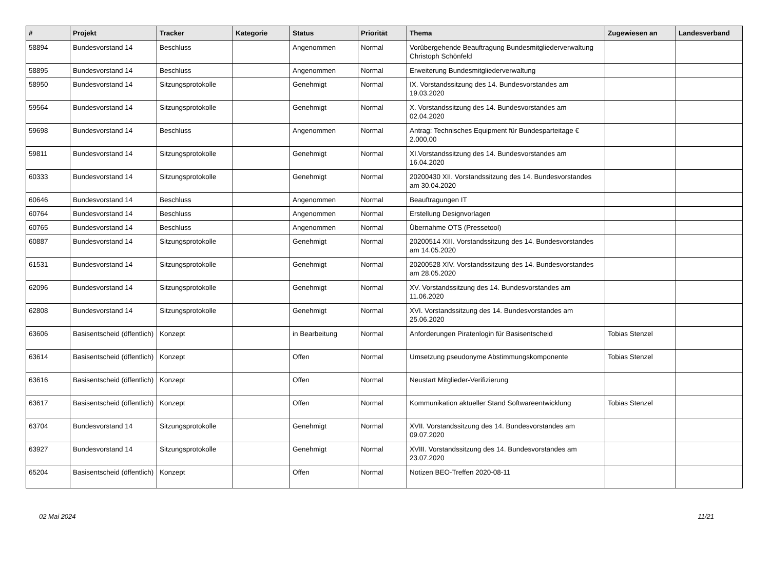| # | Projekt | Tracker | Kategorie | Status | Priorität | Thema | Zugewiesen an | Landesverband |
| --- | --- | --- | --- | --- | --- | --- | --- | --- |
| 58894 | Bundesvorstand 14 | Beschluss | | Angenommen | Normal | Vorübergehende Beauftragung Bundesmitgliederverwaltung Christoph Schönfeld | | |
| 58895 | Bundesvorstand 14 | Beschluss | | Angenommen | Normal | Erweiterung Bundesmitgliederverwaltung | | |
| 58950 | Bundesvorstand 14 | Sitzungsprotokolle | | Genehmigt | Normal | IX. Vorstandssitzung des 14. Bundesvorstandes am 19.03.2020 | | |
| 59564 | Bundesvorstand 14 | Sitzungsprotokolle | | Genehmigt | Normal | X. Vorstandssitzung des 14. Bundesvorstandes am 02.04.2020 | | |
| 59698 | Bundesvorstand 14 | Beschluss | | Angenommen | Normal | Antrag: Technisches Equipment für Bundesparteitage € 2.000,00 | | |
| 59811 | Bundesvorstand 14 | Sitzungsprotokolle | | Genehmigt | Normal | XI.Vorstandssitzung des 14. Bundesvorstandes am 16.04.2020 | | |
| 60333 | Bundesvorstand 14 | Sitzungsprotokolle | | Genehmigt | Normal | 20200430 XII. Vorstandssitzung des 14. Bundesvorstandes am 30.04.2020 | | |
| 60646 | Bundesvorstand 14 | Beschluss | | Angenommen | Normal | Beauftragungen IT | | |
| 60764 | Bundesvorstand 14 | Beschluss | | Angenommen | Normal | Erstellung Designvorlagen | | |
| 60765 | Bundesvorstand 14 | Beschluss | | Angenommen | Normal | Übernahme OTS (Pressetool) | | |
| 60887 | Bundesvorstand 14 | Sitzungsprotokolle | | Genehmigt | Normal | 20200514 XIII. Vorstandssitzung des 14. Bundesvorstandes am 14.05.2020 | | |
| 61531 | Bundesvorstand 14 | Sitzungsprotokolle | | Genehmigt | Normal | 20200528 XIV. Vorstandssitzung des 14. Bundesvorstandes am 28.05.2020 | | |
| 62096 | Bundesvorstand 14 | Sitzungsprotokolle | | Genehmigt | Normal | XV. Vorstandssitzung des 14. Bundesvorstandes am 11.06.2020 | | |
| 62808 | Bundesvorstand 14 | Sitzungsprotokolle | | Genehmigt | Normal | XVI. Vorstandssitzung des 14. Bundesvorstandes am 25.06.2020 | | |
| 63606 | Basisentscheid (öffentlich) | Konzept | | in Bearbeitung | Normal | Anforderungen Piratenlogin für Basisentscheid | Tobias Stenzel | |
| 63614 | Basisentscheid (öffentlich) | Konzept | | Offen | Normal | Umsetzung pseudonyme Abstimmungskomponente | Tobias Stenzel | |
| 63616 | Basisentscheid (öffentlich) | Konzept | | Offen | Normal | Neustart Mitglieder-Verifizierung | | |
| 63617 | Basisentscheid (öffentlich) | Konzept | | Offen | Normal | Kommunikation aktueller Stand Softwareentwicklung | Tobias Stenzel | |
| 63704 | Bundesvorstand 14 | Sitzungsprotokolle | | Genehmigt | Normal | XVII. Vorstandssitzung des 14. Bundesvorstandes am 09.07.2020 | | |
| 63927 | Bundesvorstand 14 | Sitzungsprotokolle | | Genehmigt | Normal | XVIII. Vorstandssitzung des 14. Bundesvorstandes am 23.07.2020 | | |
| 65204 | Basisentscheid (öffentlich) | Konzept | | Offen | Normal | Notizen BEO-Treffen 2020-08-11 | | |
02 Mai 2024 11/21